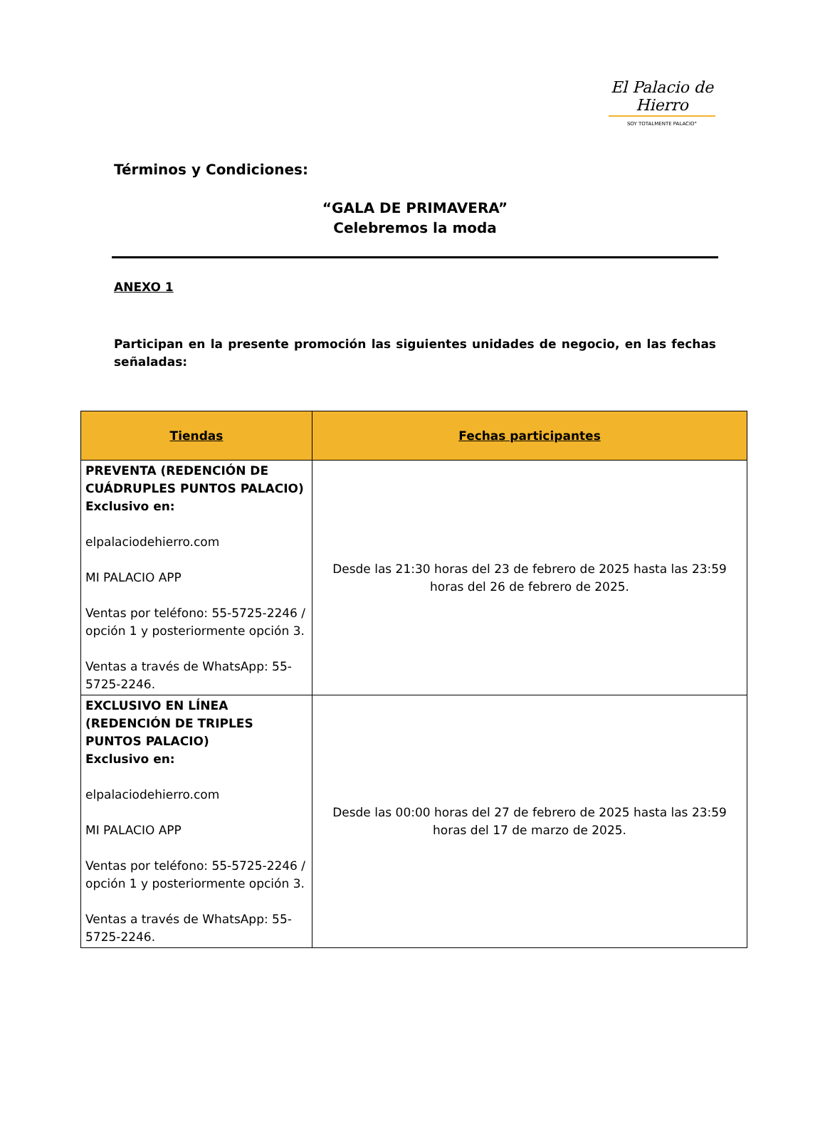El Palacio de Hierro
SOY TOTALMENTE PALACIO°
Términos y Condiciones:
“GALA DE PRIMAVERA”
Celebremos la moda
ANEXO 1
Participan en la presente promoción las siguientes unidades de negocio, en las fechas señaladas:
| Tiendas | Fechas participantes |
| --- | --- |
| PREVENTA (REDENCIÓN DE CUÁDRUPLES PUNTOS PALACIO) Exclusivo en: elpalaciodehierro.com MI PALACIO APP Ventas por teléfono: 55-5725-2246 / opción 1 y posteriormente opción 3. Ventas a través de WhatsApp: 55-5725-2246. | Desde las 21:30 horas del 23 de febrero de 2025 hasta las 23:59 horas del 26 de febrero de 2025. |
| EXCLUSIVO EN LÍNEA (REDENCIÓN DE TRIPLES PUNTOS PALACIO) Exclusivo en: elpalaciodehierro.com MI PALACIO APP Ventas por teléfono: 55-5725-2246 / opción 1 y posteriormente opción 3. Ventas a través de WhatsApp: 55-5725-2246. | Desde las 00:00 horas del 27 de febrero de 2025 hasta las 23:59 horas del 17 de marzo de 2025. |